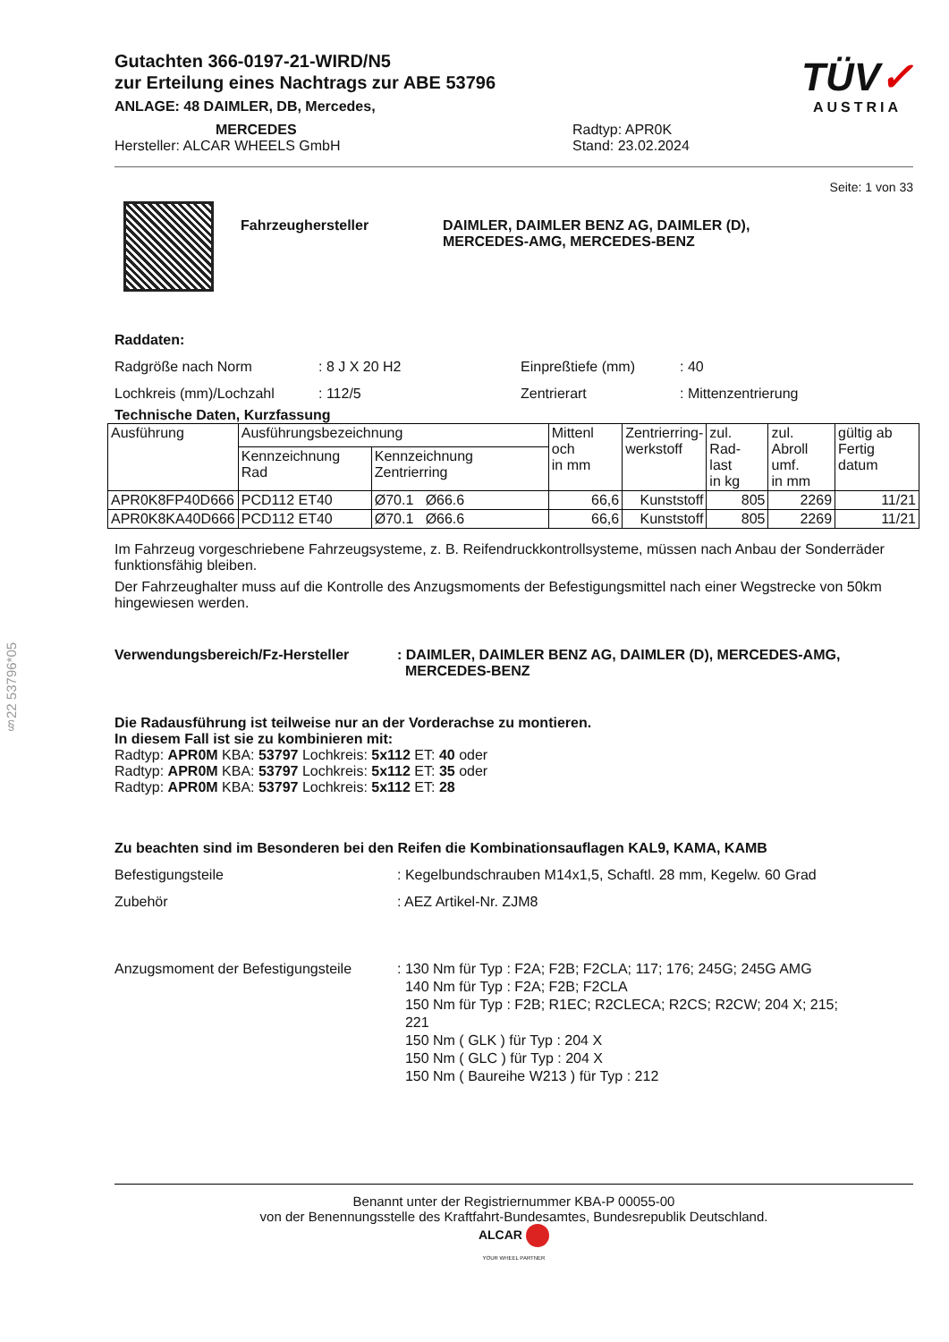§22 53796*05
TÜV✓
AUSTRIA
Gutachten 366-0197-21-WIRD/N5
zur Erteilung eines Nachtrags zur ABE 53796
ANLAGE: 48 DAIMLER, DB, Mercedes,
MERCEDES
Hersteller: ALCAR WHEELS GmbH
Radtyp: APR0K
Stand: 23.02.2024
Seite: 1 von 33
Fahrzeughersteller DAIMLER, DAIMLER BENZ AG, DAIMLER (D),
MERCEDES-AMG, MERCEDES-BENZ
Raddaten:
Radgröße nach Norm
Lochkreis (mm)/Lochzahl
: 8 J X 20 H2
: 112/5
Einpreßtiefe (mm)
Zentrierart
: 40
: Mittenzentrierung
Technische Daten, Kurzfassung
| Ausführung | Ausführungsbezeichnung | | Mittenl och in mm | Zentrierring- werkstoff | zul. Rad- last in kg | zul. Abroll umf. in mm | gültig ab Fertig datum |
| --- | --- | --- | --- | --- | --- | --- | --- |
| | Kennzeichnung Rad | Kennzeichnung Zentrierring | | | | | |
| APR0K8FP40D666 | PCD112 ET40 | Ø70.1 Ø66.6 | 66,6 | Kunststoff | 805 | 2269 | 11/21 |
| APR0K8KA40D666 | PCD112 ET40 | Ø70.1 Ø66.6 | 66,6 | Kunststoff | 805 | 2269 | 11/21 |
Im Fahrzeug vorgeschriebene Fahrzeugsysteme, z. B. Reifendruckkontrollsysteme, müssen nach Anbau der Sonderräder funktionsfähig bleiben.
Der Fahrzeughalter muss auf die Kontrolle des Anzugsmoments der Befestigungsmittel nach einer Wegstrecke von 50km hingewiesen werden.
Verwendungsbereich/Fz-Hersteller : DAIMLER, DAIMLER BENZ AG, DAIMLER (D), MERCEDES-AMG,
MERCEDES-BENZ
Die Radausführung ist teilweise nur an der Vorderachse zu montieren.
In diesem Fall ist sie zu kombinieren mit:
Radtyp: APR0M KBA: 53797 Lochkreis: 5x112 ET: 40 oder
Radtyp: APR0M KBA: 53797 Lochkreis: 5x112 ET: 35 oder
Radtyp: APR0M KBA: 53797 Lochkreis: 5x112 ET: 28
Zu beachten sind im Besonderen bei den Reifen die Kombinationsauflagen KAL9, KAMA, KAMB
Befestigungsteile
Zubehör
: Kegelbundschrauben M14x1,5, Schaftl. 28 mm, Kegelw. 60 Grad
: AEZ Artikel-Nr. ZJM8
Anzugsmoment der Befestigungsteile
: 130 Nm für Typ : F2A; F2B; F2CLA; 117; 176; 245G; 245G AMG
140 Nm für Typ : F2A; F2B; F2CLA
150 Nm für Typ : F2B; R1EC; R2CLECA; R2CS; R2CW; 204 X; 215;
221
150 Nm ( GLK ) für Typ : 204 X
150 Nm ( GLC ) für Typ : 204 X
150 Nm ( Baureihe W213 ) für Typ : 212
Benannt unter der Registriernummer KBA-P 00055-00
von der Benennungsstelle des Kraftfahrt-Bundesamtes, Bundesrepublik Deutschland.
ALCAR
YOUR WHEEL PARTNER